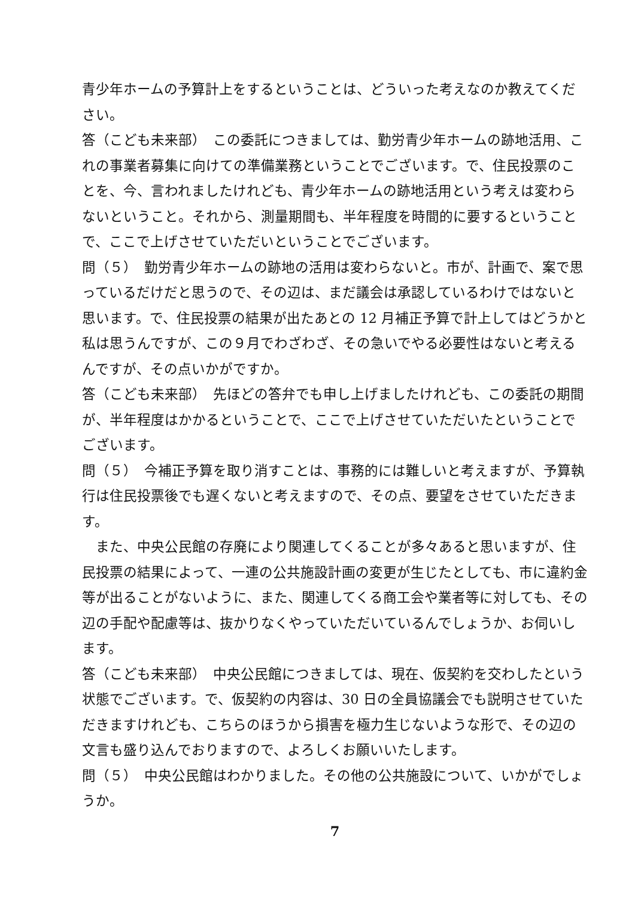青少年ホームの予算計上をするということは、どういった考えなのか教えてください。
答（こども未来部）　この委託につきましては、勤労青少年ホームの跡地活用、これの事業者募集に向けての準備業務ということでございます。で、住民投票のことを、今、言われましたけれども、青少年ホームの跡地活用という考えは変わらないということ。それから、測量期間も、半年程度を時間的に要するということで、ここで上げさせていただいということでございます。
問（５）　勤労青少年ホームの跡地の活用は変わらないと。市が、計画で、案で思っているだけだと思うので、その辺は、まだ議会は承認しているわけではないと思います。で、住民投票の結果が出たあとの 12 月補正予算で計上してはどうかと私は思うんですが、この９月でわざわざ、その急いでやる必要性はないと考えるんですが、その点いかがですか。
答（こども未来部）　先ほどの答弁でも申し上げましたけれども、この委託の期間が、半年程度はかかるということで、ここで上げさせていただいたということでございます。
問（５）　今補正予算を取り消すことは、事務的には難しいと考えますが、予算執行は住民投票後でも遅くないと考えますので、その点、要望をさせていただきます。
　また、中央公民館の存廃により関連してくることが多々あると思いますが、住民投票の結果によって、一連の公共施設計画の変更が生じたとしても、市に違約金等が出ることがないように、また、関連してくる商工会や業者等に対しても、その辺の手配や配慮等は、抜かりなくやっていただいているんでしょうか、お伺いします。
答（こども未来部）　中央公民館につきましては、現在、仮契約を交わしたという状態でございます。で、仮契約の内容は、30 日の全員協議会でも説明させていただきますけれども、こちらのほうから損害を極力生じないような形で、その辺の文言も盛り込んでおりますので、よろしくお願いいたします。
問（５）　中央公民館はわかりました。その他の公共施設について、いかがでしょうか。
7